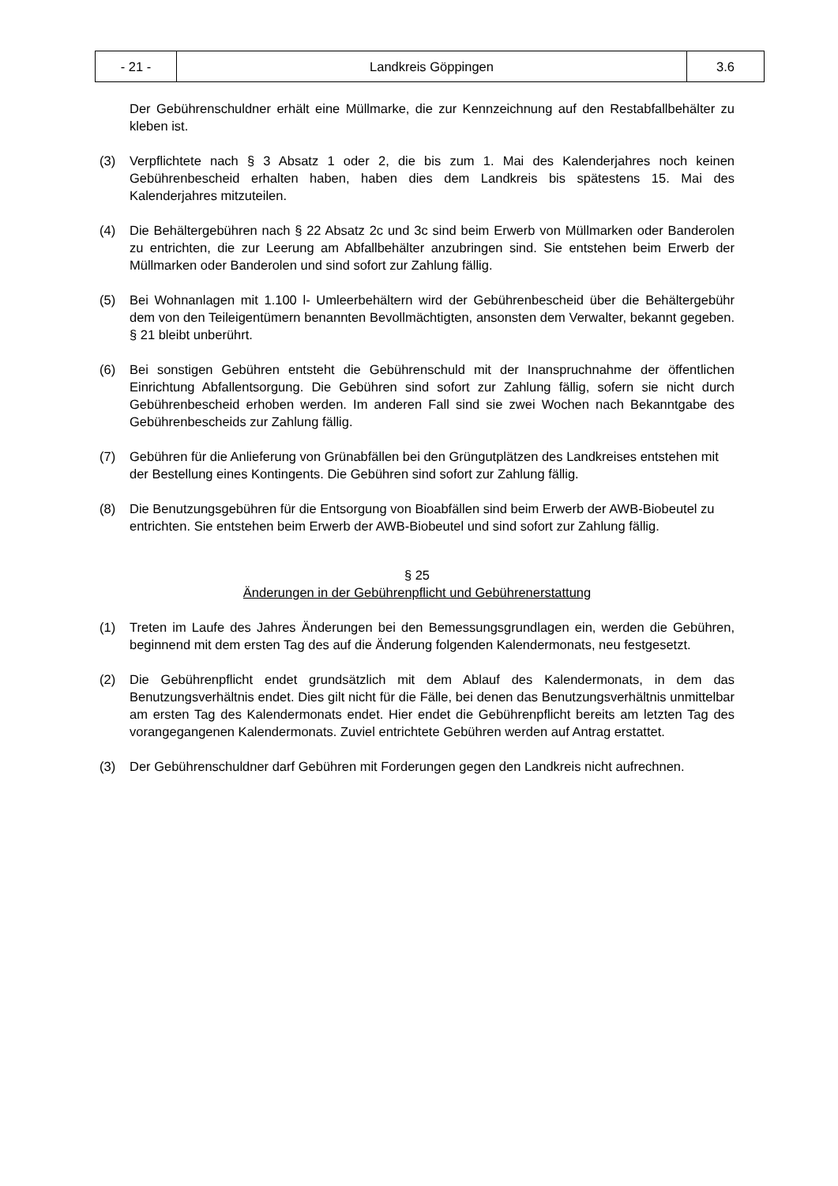| - 21 - | Landkreis Göppingen | 3.6 |
Der Gebührenschuldner erhält eine Müllmarke, die zur Kennzeichnung auf den Restabfallbehälter zu kleben ist.
(3) Verpflichtete nach § 3 Absatz 1 oder 2, die bis zum 1. Mai des Kalenderjahres noch keinen Gebührenbescheid erhalten haben, haben dies dem Landkreis bis spätestens 15. Mai des Kalenderjahres mitzuteilen.
(4) Die Behältergebühren nach § 22 Absatz 2c und 3c sind beim Erwerb von Müllmarken oder Banderolen zu entrichten, die zur Leerung am Abfallbehälter anzubringen sind. Sie entstehen beim Erwerb der Müllmarken oder Banderolen und sind sofort zur Zahlung fällig.
(5) Bei Wohnanlagen mit 1.100 l- Umleerbehältern wird der Gebührenbescheid über die Behältergebühr dem von den Teileigentümern benannten Bevollmächtigten, ansonsten dem Verwalter, bekannt gegeben. § 21 bleibt unberührt.
(6) Bei sonstigen Gebühren entsteht die Gebührenschuld mit der Inanspruchnahme der öffentlichen Einrichtung Abfallentsorgung. Die Gebühren sind sofort zur Zahlung fällig, sofern sie nicht durch Gebührenbescheid erhoben werden. Im anderen Fall sind sie zwei Wochen nach Bekanntgabe des Gebührenbescheids zur Zahlung fällig.
(7) Gebühren für die Anlieferung von Grünabfällen bei den Grüngutplätzen des Landkreises entstehen mit der Bestellung eines Kontingents. Die Gebühren sind sofort zur Zahlung fällig.
(8) Die Benutzungsgebühren für die Entsorgung von Bioabfällen sind beim Erwerb der AWB-Biobeutel zu entrichten. Sie entstehen beim Erwerb der AWB-Biobeutel und sind sofort zur Zahlung fällig.
§ 25
Änderungen in der Gebührenpflicht und Gebührenerstattung
(1) Treten im Laufe des Jahres Änderungen bei den Bemessungsgrundlagen ein, werden die Gebühren, beginnend mit dem ersten Tag des auf die Änderung folgenden Kalendermonats, neu festgesetzt.
(2) Die Gebührenpflicht endet grundsätzlich mit dem Ablauf des Kalendermonats, in dem das Benutzungsverhältnis endet. Dies gilt nicht für die Fälle, bei denen das Benutzungsverhältnis unmittelbar am ersten Tag des Kalendermonats endet. Hier endet die Gebührenpflicht bereits am letzten Tag des vorangegangenen Kalendermonats. Zuviel entrichtete Gebühren werden auf Antrag erstattet.
(3) Der Gebührenschuldner darf Gebühren mit Forderungen gegen den Landkreis nicht aufrechnen.